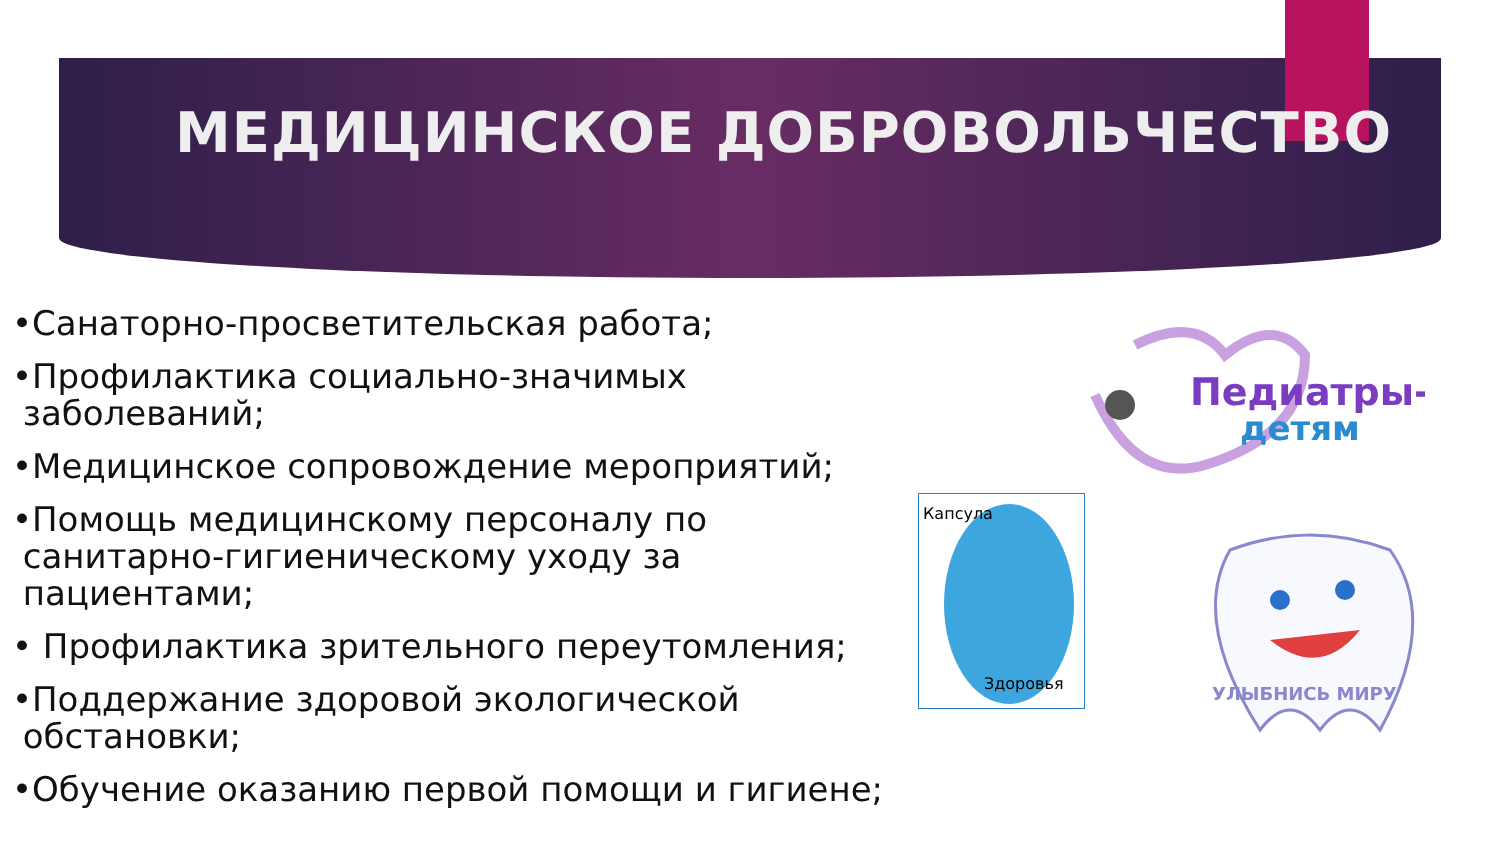МЕДИЦИНСКОЕ ДОБРОВОЛЬЧЕСТВО
•Санаторно-просветительская работа;
•Профилактика социально-значимых
заболеваний;
•Медицинское сопровождение мероприятий;
•Помощь медицинскому персоналу по
санитарно-гигиеническому уходу за
пациентами;
• Профилактика зрительного переутомления;
•Поддержание здоровой экологической
обстановки;
•Обучение оказанию первой помощи и гигиене;
Педиатры-
детям
Капсула
Здоровья
УЛЫБНИСЬ МИРУ